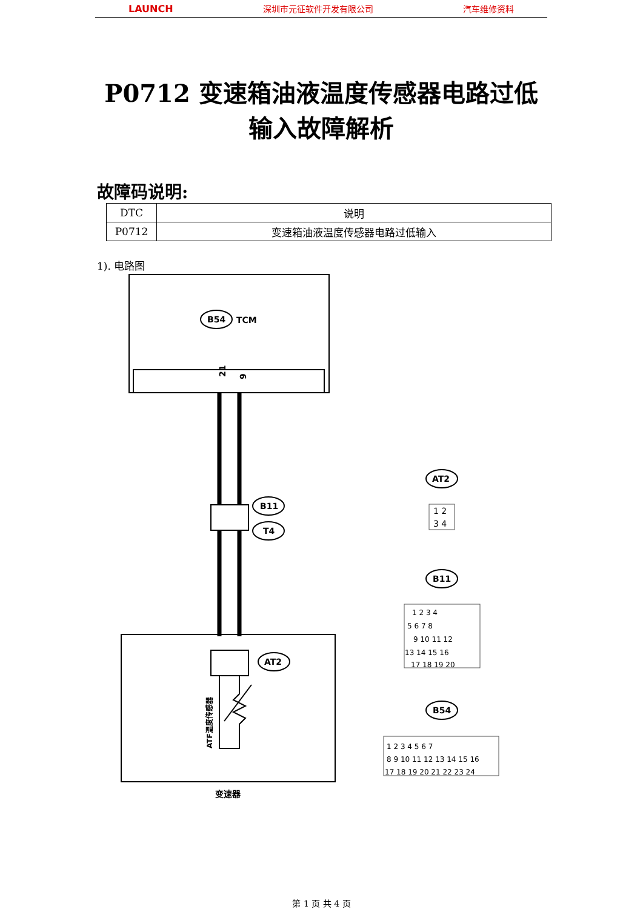LAUNCH 深圳市元征软件开发有限公司 汽车维修资料
P0712 变速箱油液温度传感器电路过低
输入故障解析
故障码说明:
| DTC | 说明 |
| --- | --- |
| P0712 | 变速箱油液温度传感器电路过低输入 |
1). 电路图
B54
TCM
21
9
B11
T4
AT2
ATF温度传感器
变速器
AT2
1 2
3 4
B11
1 2 3 4
5 6 7 8
9 10 11 12
13 14 15 16
17 18 19 20
B54
1 2 3 4 5 6 7
8 9 10 11 12 13 14 15 16
17 18 19 20 21 22 23 24
第 1 页 共 4 页